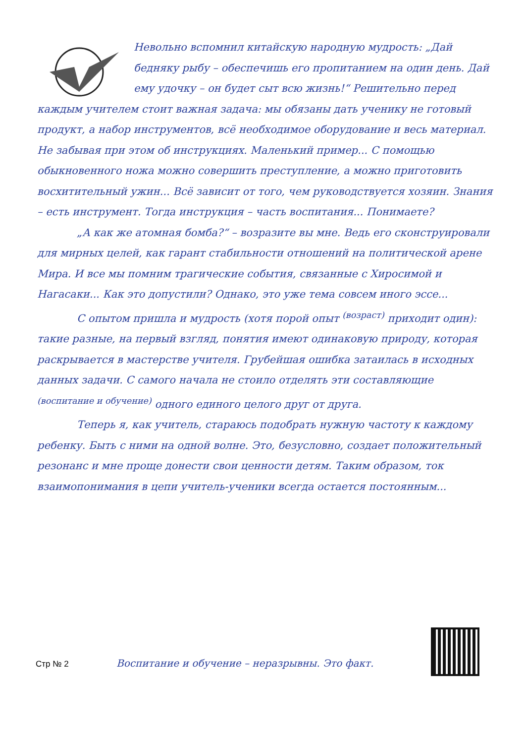Невольно вспомнил китайскую народную мудрость: „Дай бедняку рыбу – обеспечишь его пропитанием на один день. Дай ему удочку – он будет сыт всю жизнь!“ Решительно перед каждым учителем стоит важная задача: мы обязаны дать ученику не готовый продукт, а набор инструментов, всё необходимое оборудование и весь материал. Не забывая при этом об инструкциях. Маленький пример... С помощью обыкновенного ножа можно совершить преступление, а можно приготовить восхитительный ужин... Всё зависит от того, чем руководствуется хозяин. Знания – есть инструмент. Тогда инструкция – часть воспитания... Понимаете?
„А как же атомная бомба?“ – возразите вы мне. Ведь его сконструировали для мирных целей, как гарант стабильности отношений на политической арене Мира. И все мы помним трагические события, связанные с Хиросимой и Нагасаки... Как это допустили? Однако, это уже тема совсем иного эссе...
С опытом пришла и мудрость (хотя порой опыт <sup>(возраст)</sup> приходит один): такие разные, на первый взгляд, понятия имеют одинаковую природу, которая раскрывается в мастерстве учителя. Грубейшая ошибка затаилась в исходных данных задачи. С самого начала не стоило отделять эти составляющие <sup>(воспитание и обучение)</sup> одного единого целого друг от друга.
Теперь я, как учитель, стараюсь подобрать нужную частоту к каждому ребенку. Быть с ними на одной волне. Это, безусловно, создает положительный резонанс и мне проще донести свои ценности детям. Таким образом, ток взаимопонимания в цепи учитель-ученики всегда остается постоянным...
Стр № 2 Воспитание и обучение – неразрывны. Это факт.